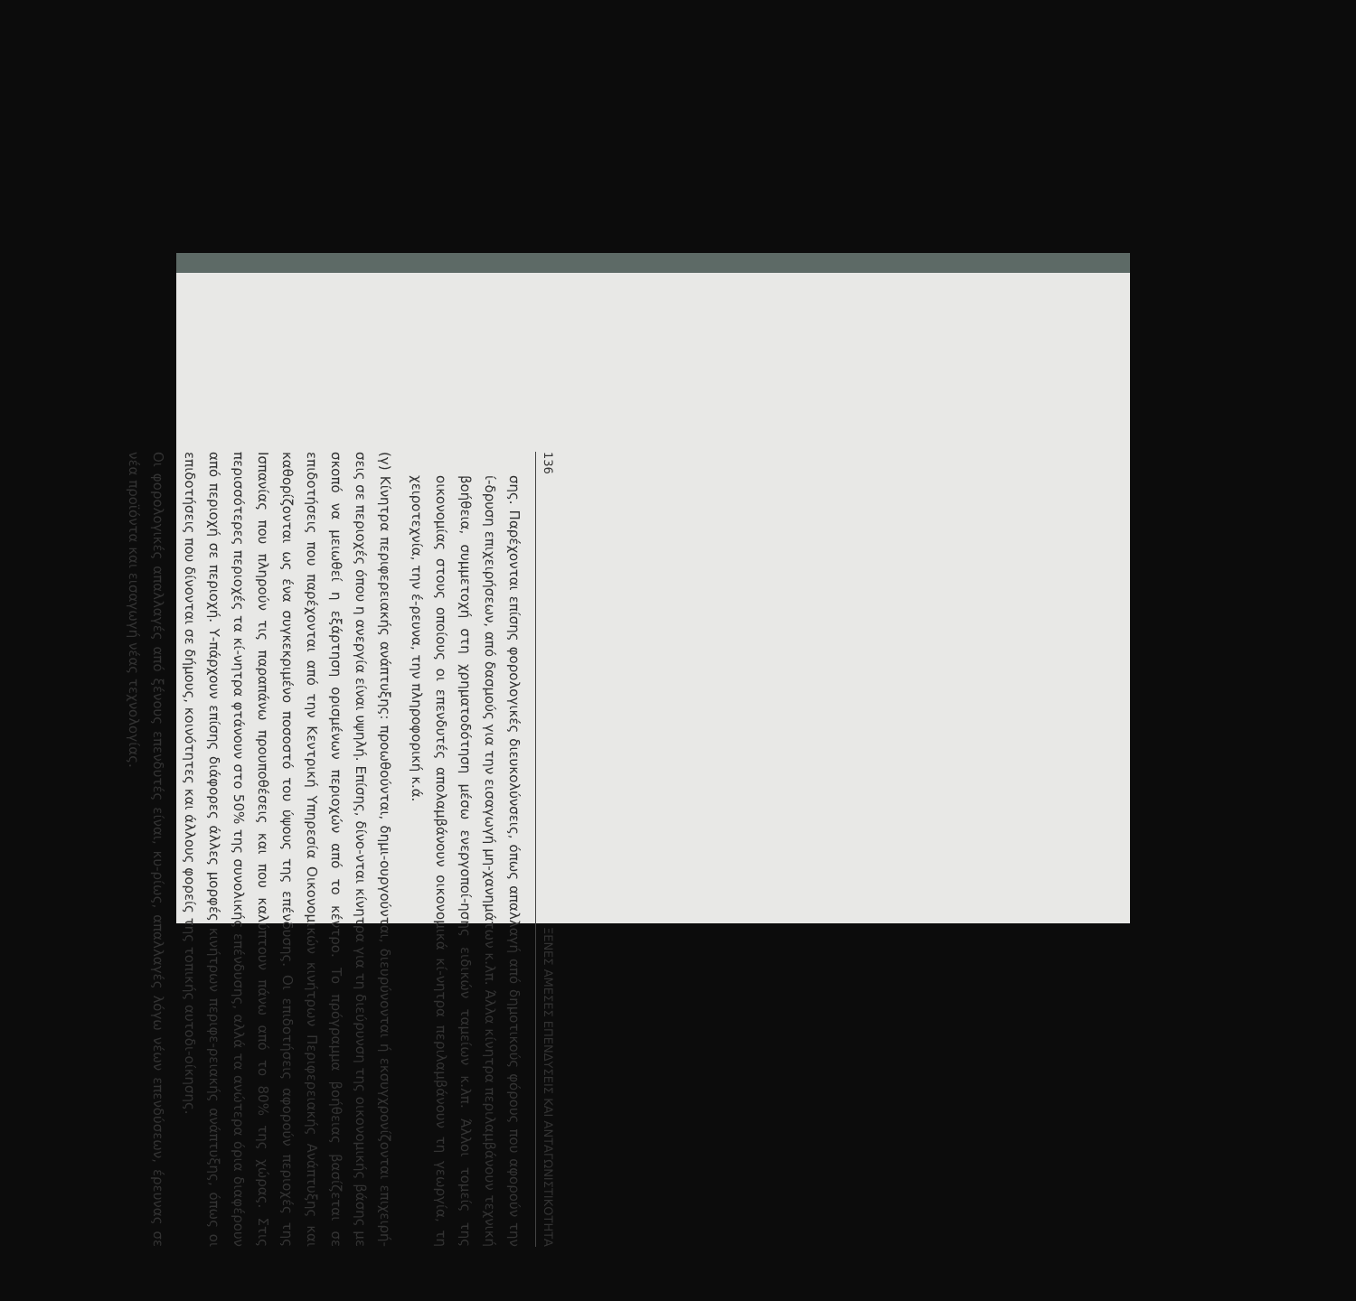136 ΞΕΝΕΣ ΑΜΕΣΕΣ ΕΠΕΝΔΥΣΕΙΣ ΚΑΙ ΑΝΤΑΓΩΝΙΣΤΙΚΟΤΗΤΑ
σης. Παρέχονται επίσης φορολογικές διευκολύνσεις, όπως απαλλαγή από δημοτικούς φόρους που αφορούν την ί-δρυση επιχειρήσεων, από δασμούς για την εισαγωγή μη-χανημάτων κ.λπ. Άλλα κίνητρα περιλαμβάνουν τεχνική βοήθεια, συμμετοχή στη χρηματοδότηση μέσω ενεργοποί-ησης ειδικών ταμείων κ.λπ. Άλλοι τομείς της οικονομίας στους οποίους οι επενδυτές απολαμβάνουν οικονομικά κί-νητρα περιλαμβάνουν τη γεωργία, τη χειροτεχνία, την έ-ρευνα, την πληροφορική κ.ά.
(γ) Κίνητρα περιφερειακής ανάπτυξης: προωθούνται, δημι-ουργούνται, διευρύνονται ή εκσυγχρονίζονται επιχειρή-σεις σε περιοχές όπου η ανεργία είναι υψηλή. Επίσης, δίνο-νται κίνητρα για τη διεύρυνση της οικονομικής βάσης με σκοπό να μειωθεί η εξάρτηση ορισμένων περιοχών από το κέντρο. Το πρόγραμμα βοήθειας βασίζεται σε επιδοτήσεις που παρέχονται από την Κεντρική Υπηρεσία Οικονομικών κινήτρων Περιφερειακής Ανάπτυξης και καθορίζονται ως ένα συγκεκριμένο ποσοστό του ύψους της επένδυσης. Οι επιδοτήσεις αφορούν περιοχές της Ισπανίας που πληρούν τις παραπάνω προυποθέσεις και που καλύπτουν πάνω από το 80% της χώρας. Στις περισσότερες περιοχές τα κί-νητρα φτάνουν στο 50% της συνολικής επένδυσης, αλλά τα ανώτερα όρια διαφέρουν από περιοχή σε περιοχή. Υ-πάρχουν επίσης διάφορες άλλες μορφές κινήτρων περιφε-ρειακής ανάπτυξης, όπως οι επιδοτήσεις που δίνονται σε δήμους, κοινότητες και άλλους φορείς της τοπικής αυτοδι-οίκησης.
Οι φορολογικές απαλλαγές από ξένους επενδυτές είναι, κυ-ρίως, απαλλαγές λόγω νέων επενδύσεων, έρευνας σε νέα προϊόντα και εισαγωγή νέας τεχνολογίας.